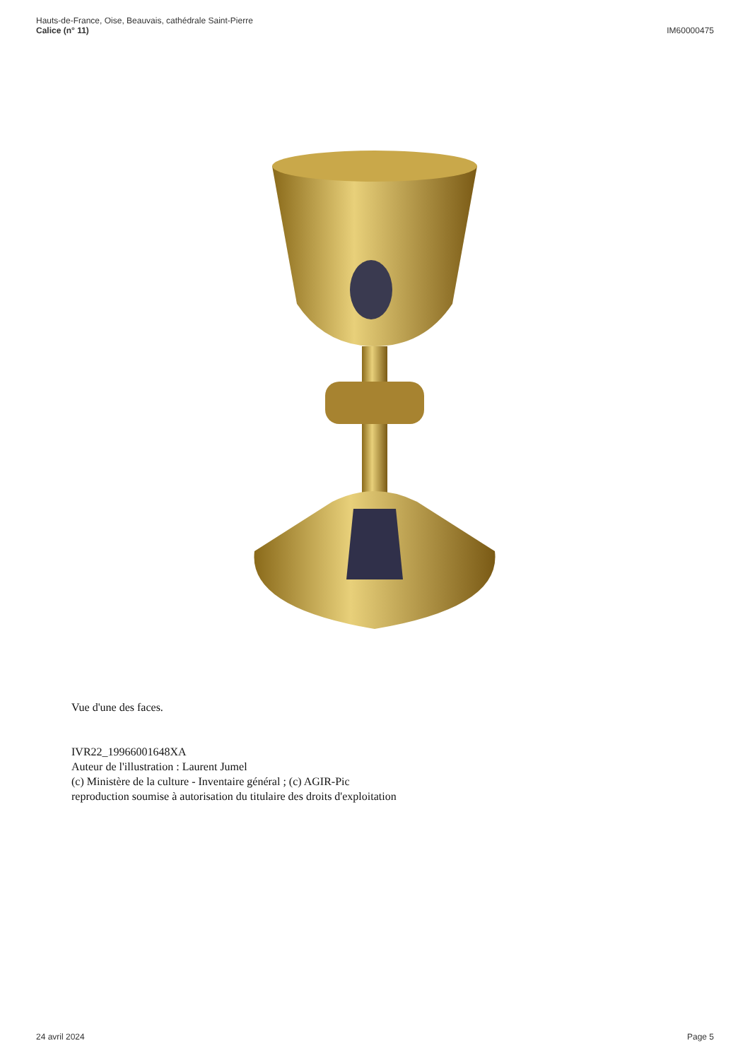Hauts-de-France, Oise, Beauvais, cathédrale Saint-Pierre
Calice (n° 11)
IM60000475
Vue d'une des faces.
IVR22_19966001648XA
Auteur de l'illustration : Laurent Jumel
(c) Ministère de la culture - Inventaire général ; (c) AGIR-Pic
reproduction soumise à autorisation du titulaire des droits d'exploitation
24 avril 2024 Page 5